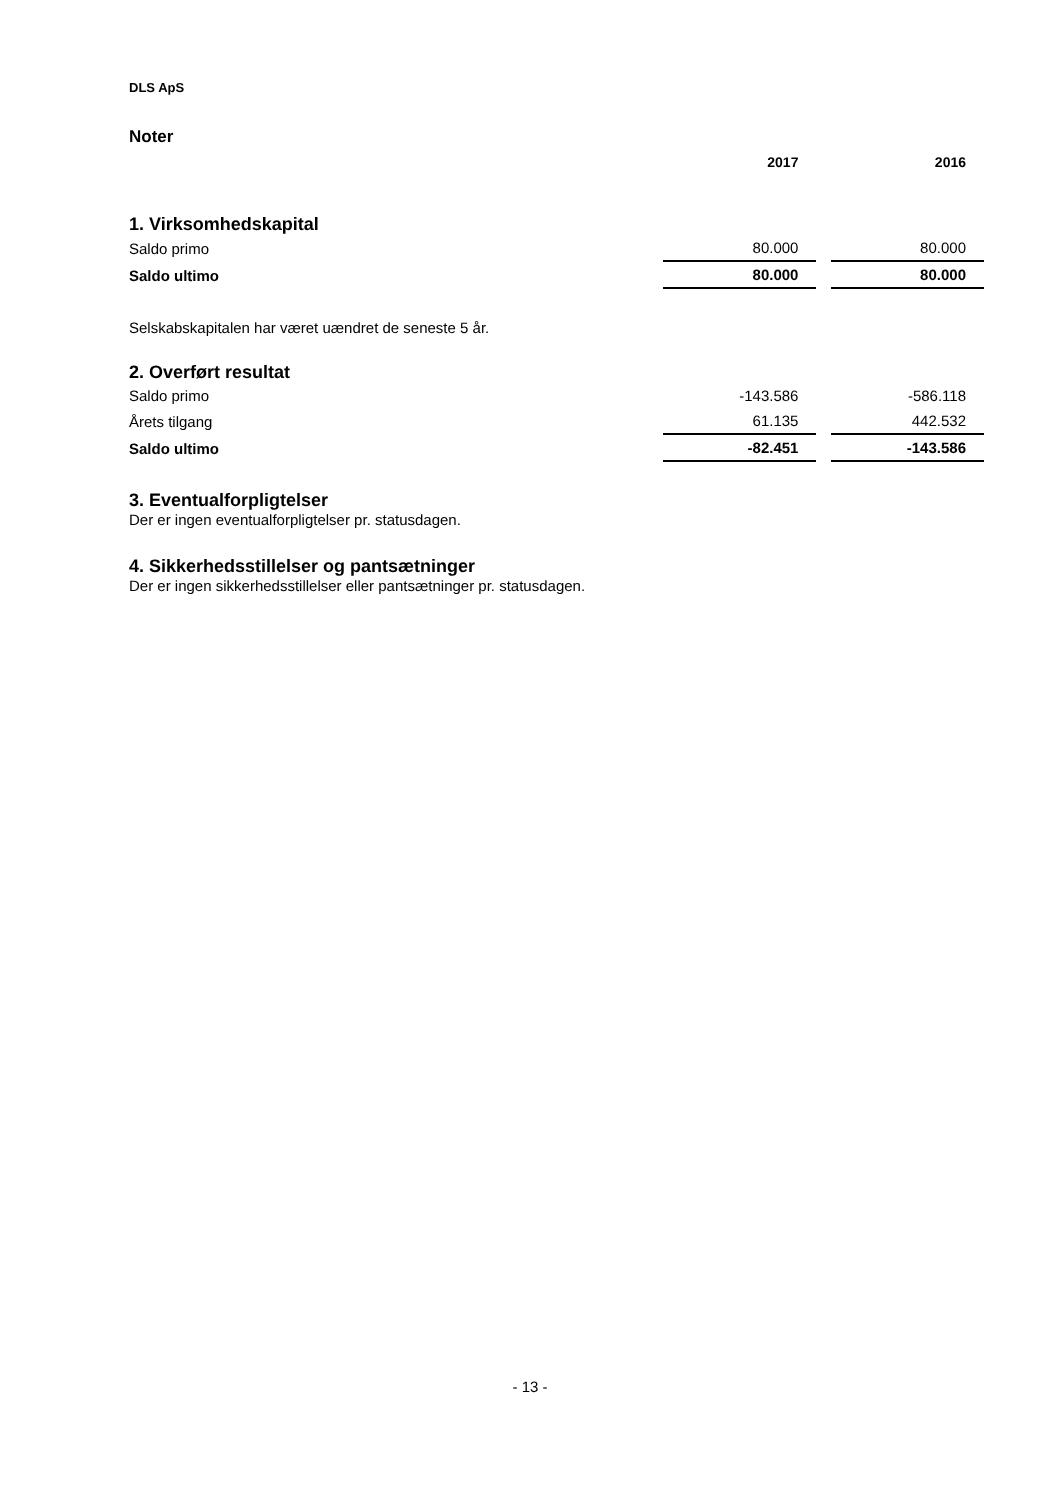DLS ApS
Noter
| | 2017 | | 2016 |
1. Virksomhedskapital
| Saldo primo | 80.000 | | 80.000 |
| Saldo ultimo | 80.000 | | 80.000 |
Selskabskapitalen har været uændret de seneste 5 år.
2. Overført resultat
| Saldo primo | -143.586 | | -586.118 |
| Årets tilgang | 61.135 | | 442.532 |
| Saldo ultimo | -82.451 | | -143.586 |
3. Eventualforpligtelser
Der er ingen eventualforpligtelser pr. statusdagen.
4. Sikkerhedsstillelser og pantsætninger
Der er ingen sikkerhedsstillelser eller pantsætninger pr. statusdagen.
- 13 -